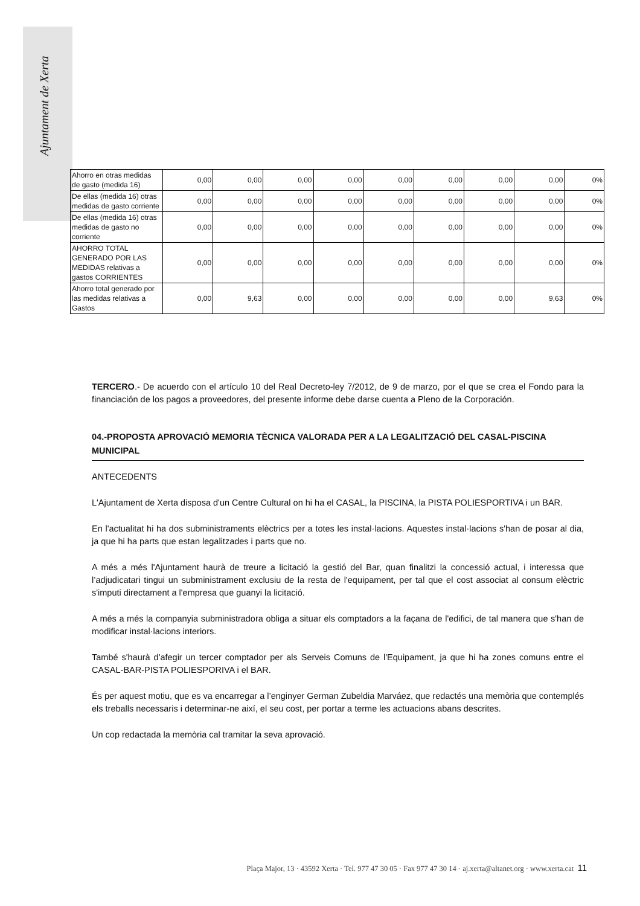Ajuntament de Xerta
| Ahorro en otras medidas de gasto (medida 16) | 0,00 | 0,00 | 0,00 | 0,00 | 0,00 | 0,00 | 0,00 | 0,00 | 0% |
| De ellas (medida 16) otras medidas de gasto corriente | 0,00 | 0,00 | 0,00 | 0,00 | 0,00 | 0,00 | 0,00 | 0,00 | 0% |
| De ellas (medida 16) otras medidas de gasto no corriente | 0,00 | 0,00 | 0,00 | 0,00 | 0,00 | 0,00 | 0,00 | 0,00 | 0% |
| AHORRO TOTAL GENERADO POR LAS MEDIDAS relativas a gastos CORRIENTES | 0,00 | 0,00 | 0,00 | 0,00 | 0,00 | 0,00 | 0,00 | 0,00 | 0% |
| Ahorro total generado por las medidas relativas a Gastos | 0,00 | 9,63 | 0,00 | 0,00 | 0,00 | 0,00 | 0,00 | 9,63 | 0% |
TERCERO.- De acuerdo con el artículo 10 del Real Decreto-ley 7/2012, de 9 de marzo, por el que se crea el Fondo para la financiación de los pagos a proveedores, del presente informe debe darse cuenta a Pleno de la Corporación.
04.-PROPOSTA APROVACIÓ MEMORIA TÈCNICA VALORADA PER A LA LEGALITZACIÓ DEL CASAL-PISCINA MUNICIPAL
ANTECEDENTS
L'Ajuntament de Xerta disposa d'un Centre Cultural on hi ha el CASAL, la PISCINA, la PISTA POLIESPORTIVA i un BAR.
En l'actualitat hi ha dos subministraments elèctrics per a totes les instal·lacions. Aquestes instal·lacions s'han de posar al dia, ja que hi ha parts que estan legalitzades i parts que no.
A més a més l'Ajuntament haurà de treure a licitació la gestió del Bar, quan finalitzi la concessió actual, i interessa que l’adjudicatari tingui un subministrament exclusiu de la resta de l'equipament, per tal que el cost associat al consum elèctric s'imputi directament a l'empresa que guanyi la licitació.
A més a més la companyia subministradora obliga a situar els comptadors a la façana de l'edifici, de tal manera que s'han de modificar instal·lacions interiors.
També s'haurà d'afegir un tercer comptador per als Serveis Comuns de l'Equipament, ja que hi ha zones comuns entre el CASAL-BAR-PISTA POLIESPORIVA i el BAR.
És per aquest motiu, que es va encarregar a l’enginyer German Zubeldia Marváez, que redactés una memòria que contemplés els treballs necessaris i determinar-ne així, el seu cost, per portar a terme les actuacions abans descrites.
Un cop redactada la memòria cal tramitar la seva aprovació.
Plaça Major, 13 · 43592 Xerta · Tel. 977 47 30 05 · Fax 977 47 30 14 · aj.xerta@altanet.org · www.xerta.cat 11